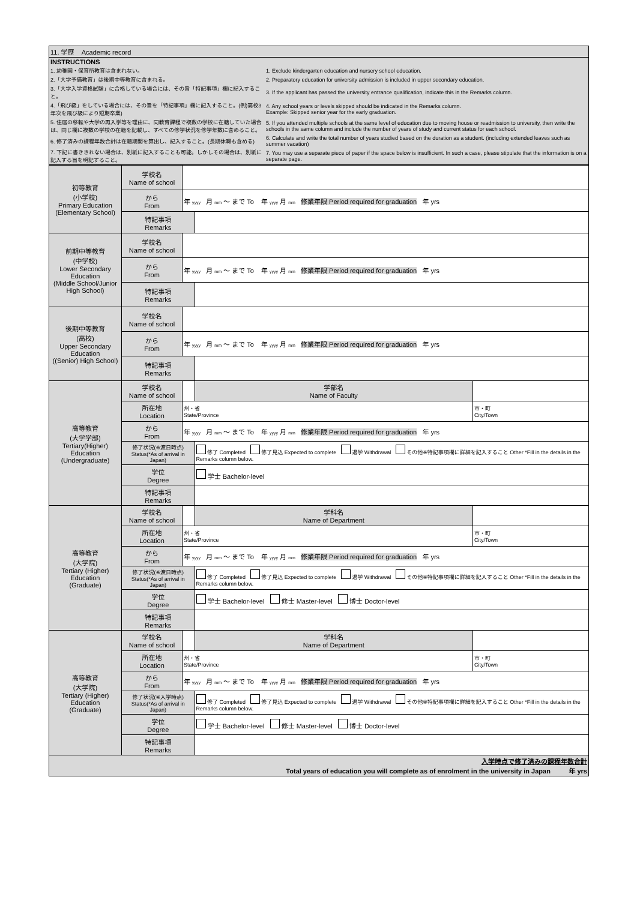| 11. 学歴 Academic record |
| / INSTRUCTIONS / / / 1. 幼稚園・保育所教育は含まれない。 / 1. Exclude kindergarten education and nursery school education. / / 2.「大学予備教育」は後期中等教育に含まれる。 / 2. Preparatory education for university admission is included in upper secondary education. / / 3.「大学入学資格試験」に合格している場合には、その旨「特記事項」欄に記入すること。 / 3. If the applicant has passed the university entrance qualification, indicate this in the Remarks column. / / 4.「飛び級」をしている場合には、その旨を「特記事項」欄に記入すること。(例)高校3年次を飛び級により短期卒業) / 4. Any school years or levels skipped should be indicated in the Remarks column. Example: Skipped senior year for the early graduation. / / 5. 住居の移転や大学の再入学等を理由に、同教育課程で複数の学校に在籍していた場合は、同じ欄に複数の学校の在籍を記載し、すべての修学状況を修学年数に含めること。 / 5. If you attended multiple schools at the same level of education due to moving house or readmission to university, then write the schools in the same column and include the number of years of study and current status for each school. / / 6. 修了済みの課程年数合計は在籍期間を算出し、記入すること。(長期休暇も含める) / 6. Calculate and write the total number of years studied based on the duration as a student. (including extended leaves such as summer vacation) / / 7. 下記に書ききれない場合は、別紙に記入することも可能。しかしその場合は、別紙に記入する旨を明記すること。 / 7. You may use a separate piece of paper if the space below is insufficient. In such a case, please stipulate that the information is on a separate page. / |
| 初等教育 (小学校) Primary Education (Elementary School) | 学校名 Name of school | | | |
| | から From | 年 yyyy 月 mm ～ まで To 年 yyyy 月 mm 修業年限 Period required for graduation 年 yrs | | |
| | 特記事項 Remarks | | | |
| 前期中等教育 (中学校) Lower Secondary Education (Middle School/Junior High School) | 学校名 Name of school | | | |
| | から From | 年 yyyy 月 mm ～ まで To 年 yyyy 月 mm 修業年限 Period required for graduation 年 yrs | | |
| | 特記事項 Remarks | | | |
| 後期中等教育 (高校) Upper Secondary Education ((Senior) High School) | 学校名 Name of school | | | |
| | から From | 年 yyyy 月 mm ～ まで To 年 yyyy 月 mm 修業年限 Period required for graduation 年 yrs | | |
| | 特記事項 Remarks | | | |
| 高等教育 (大学学部) Tertiary(Higher) Education (Undergraduate) | 学校名 Name of school | | 学部名 Name of Faculty | |
| | 所在地 Location | 州・省 State/Province | | 市・町 City/Town |
| | から From | 年 yyyy 月 mm ～ まで To 年 yyyy 月 mm 修業年限 Period required for graduation 年 yrs | | |
| | 修了状況(※渡日時点) Status(*As of arrival in Japan) | | 修了 Completed 修了見込 Expected to complete 退学 Withdrawal その他※特記事項欄に詳細を記入すること Other *Fill in the details in the Remarks column below. | |
| | 学位 Degree | | 学士 Bachelor-level | |
| | 特記事項 Remarks | | | |
| 高等教育 (大学院) Tertiary (Higher) Education (Graduate) | 学校名 Name of school | | 学科名 Name of Department | |
| | 所在地 Location | 州・省 State/Province | | 市・町 City/Town |
| | から From | 年 yyyy 月 mm ～ まで To 年 yyyy 月 mm 修業年限 Period required for graduation 年 yrs | | |
| | 修了状況(※渡日時点) Status(*As of arrival in Japan) | | 修了 Completed 修了見込 Expected to complete 退学 Withdrawal その他※特記事項欄に詳細を記入すること Other *Fill in the details in the Remarks column below. | |
| | 学位 Degree | | 学士 Bachelor-level 修士 Master-level 博士 Doctor-level | |
| | 特記事項 Remarks | | | |
| 高等教育 (大学院) Tertiary (Higher) Education (Graduate) | 学校名 Name of school | | 学科名 Name of Department | |
| | 所在地 Location | 州・省 State/Province | | 市・町 City/Town |
| | から From | 年 yyyy 月 mm ～ まで To 年 yyyy 月 mm 修業年限 Period required for graduation 年 yrs | | |
| | 修了状況(※入学時点) Status(*As of arrival in Japan) | | 修了 Completed 修了見込 Expected to complete 退学 Withdrawal その他※特記事項欄に詳細を記入すること Other *Fill in the details in the Remarks column below. | |
| | 学位 Degree | | 学士 Bachelor-level 修士 Master-level 博士 Doctor-level | |
| | 特記事項 Remarks | | | |
| 入学時点で修了済みの課程年数合計 Total years of education you will complete as of enrolment in the university in Japan 年 yrs | | | | |